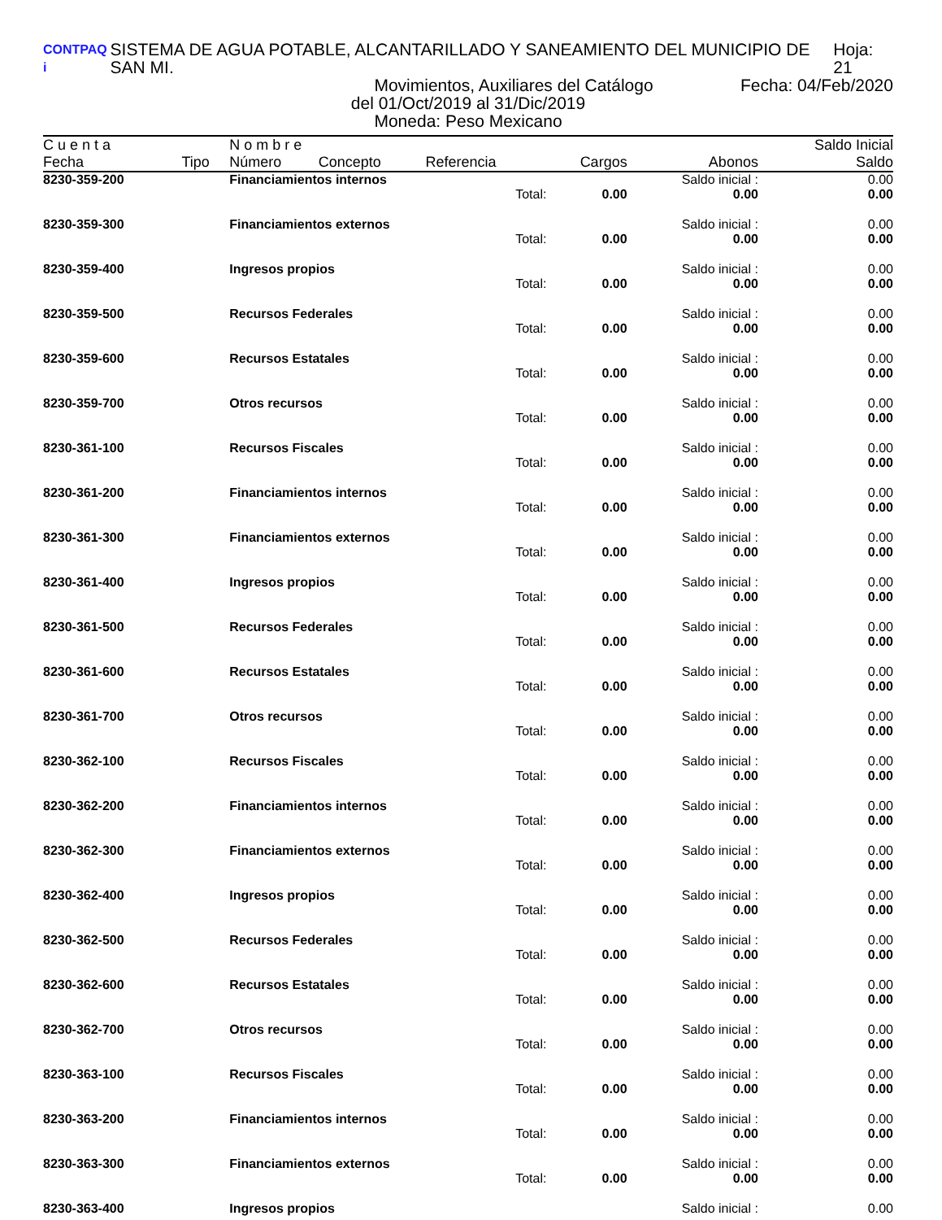CONTPAQ i SISTEMA DE AGUA POTABLE, ALCANTARILLADO Y SANEAMIENTO DEL MUNICIPIO DE SAN MI. Hoja: 21
Movimientos, Auxiliares del Catálogo Fecha: 04/Feb/2020
del 01/Oct/2019 al 31/Dic/2019
Moneda: Peso Mexicano
| C u e n t a | | N o m b r e | | | | | Saldo Inicial |
| --- | --- | --- | --- | --- | --- | --- | --- |
| Fecha | Tipo | Número | Concepto | Referencia | Cargos | Abonos | Saldo |
| 8230-359-200 | | Financiamientos internos | | | | Saldo inicial : | 0.00 |
| | | | | Total: | 0.00 | 0.00 | 0.00 |
| 8230-359-300 | | Financiamientos externos | | | | Saldo inicial : | 0.00 |
| | | | | Total: | 0.00 | 0.00 | 0.00 |
| 8230-359-400 | | Ingresos propios | | | | Saldo inicial : | 0.00 |
| | | | | Total: | 0.00 | 0.00 | 0.00 |
| 8230-359-500 | | Recursos Federales | | | | Saldo inicial : | 0.00 |
| | | | | Total: | 0.00 | 0.00 | 0.00 |
| 8230-359-600 | | Recursos Estatales | | | | Saldo inicial : | 0.00 |
| | | | | Total: | 0.00 | 0.00 | 0.00 |
| 8230-359-700 | | Otros recursos | | | | Saldo inicial : | 0.00 |
| | | | | Total: | 0.00 | 0.00 | 0.00 |
| 8230-361-100 | | Recursos Fiscales | | | | Saldo inicial : | 0.00 |
| | | | | Total: | 0.00 | 0.00 | 0.00 |
| 8230-361-200 | | Financiamientos internos | | | | Saldo inicial : | 0.00 |
| | | | | Total: | 0.00 | 0.00 | 0.00 |
| 8230-361-300 | | Financiamientos externos | | | | Saldo inicial : | 0.00 |
| | | | | Total: | 0.00 | 0.00 | 0.00 |
| 8230-361-400 | | Ingresos propios | | | | Saldo inicial : | 0.00 |
| | | | | Total: | 0.00 | 0.00 | 0.00 |
| 8230-361-500 | | Recursos Federales | | | | Saldo inicial : | 0.00 |
| | | | | Total: | 0.00 | 0.00 | 0.00 |
| 8230-361-600 | | Recursos Estatales | | | | Saldo inicial : | 0.00 |
| | | | | Total: | 0.00 | 0.00 | 0.00 |
| 8230-361-700 | | Otros recursos | | | | Saldo inicial : | 0.00 |
| | | | | Total: | 0.00 | 0.00 | 0.00 |
| 8230-362-100 | | Recursos Fiscales | | | | Saldo inicial : | 0.00 |
| | | | | Total: | 0.00 | 0.00 | 0.00 |
| 8230-362-200 | | Financiamientos internos | | | | Saldo inicial : | 0.00 |
| | | | | Total: | 0.00 | 0.00 | 0.00 |
| 8230-362-300 | | Financiamientos externos | | | | Saldo inicial : | 0.00 |
| | | | | Total: | 0.00 | 0.00 | 0.00 |
| 8230-362-400 | | Ingresos propios | | | | Saldo inicial : | 0.00 |
| | | | | Total: | 0.00 | 0.00 | 0.00 |
| 8230-362-500 | | Recursos Federales | | | | Saldo inicial : | 0.00 |
| | | | | Total: | 0.00 | 0.00 | 0.00 |
| 8230-362-600 | | Recursos Estatales | | | | Saldo inicial : | 0.00 |
| | | | | Total: | 0.00 | 0.00 | 0.00 |
| 8230-362-700 | | Otros recursos | | | | Saldo inicial : | 0.00 |
| | | | | Total: | 0.00 | 0.00 | 0.00 |
| 8230-363-100 | | Recursos Fiscales | | | | Saldo inicial : | 0.00 |
| | | | | Total: | 0.00 | 0.00 | 0.00 |
| 8230-363-200 | | Financiamientos internos | | | | Saldo inicial : | 0.00 |
| | | | | Total: | 0.00 | 0.00 | 0.00 |
| 8230-363-300 | | Financiamientos externos | | | | Saldo inicial : | 0.00 |
| | | | | Total: | 0.00 | 0.00 | 0.00 |
| 8230-363-400 | | Ingresos propios | | | | Saldo inicial : | 0.00 |